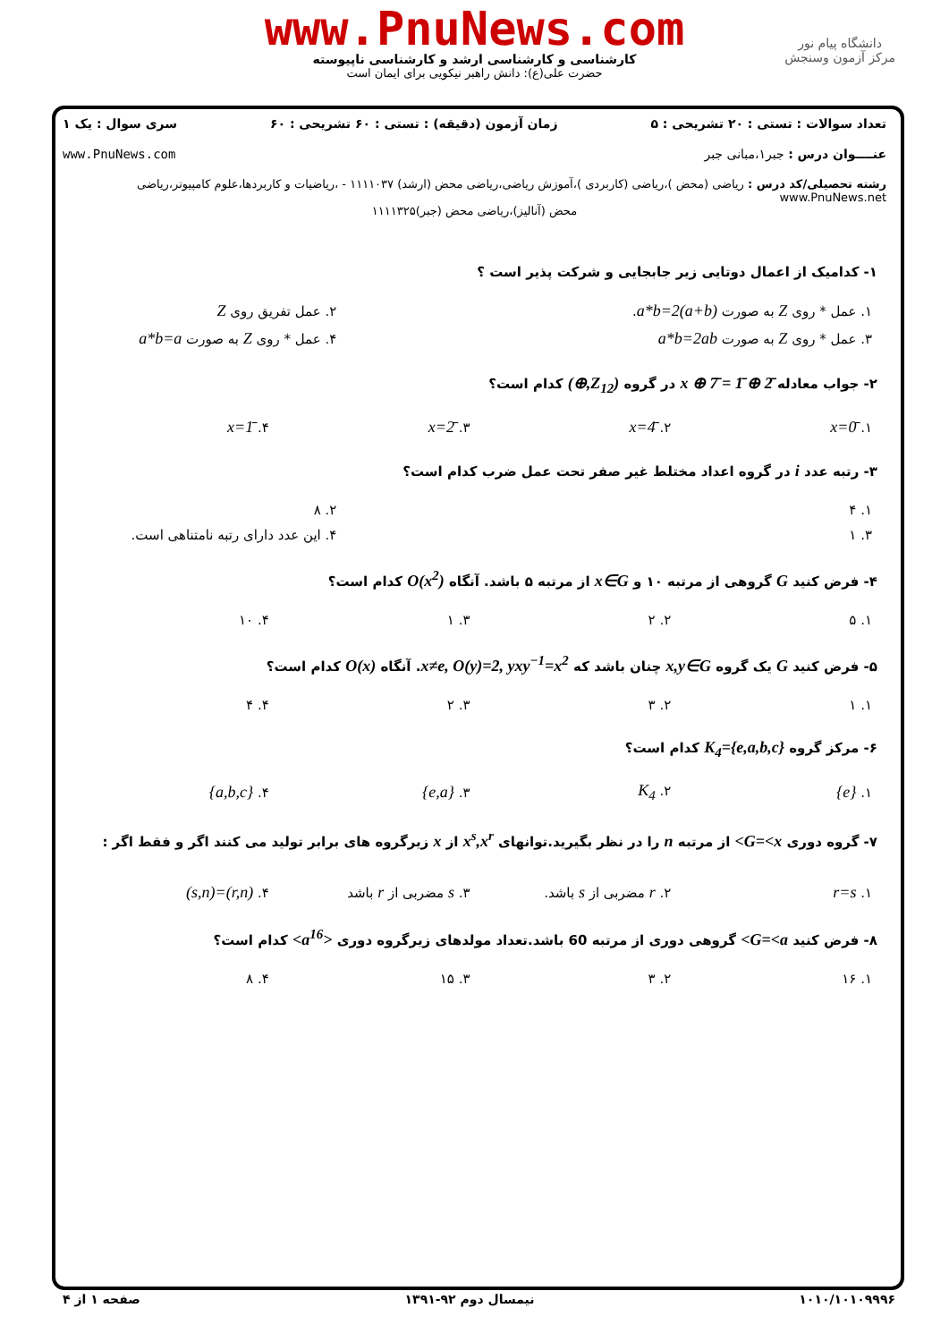www.PnuNews.com
کارشناسی و کارشناسی ارشد و کارشناسی ناپیوسته
حضرت علی(ع): دانش راهبر نیکویی برای ایمان است
دانشگاه پیام نور
مرکز آزمون وسنجش
تعداد سوالات : تستی : ۲۰ تشریحی : ۵ زمان آزمون (دقیقه) : تستی : ۶۰ تشریحی : ۶۰ سری سوال : یک ۱
عنــــوان درس : جبر۱،مبانی جبر www.PnuNews.com
رشته تحصیلی/کد درس : ریاضی (محض )،ریاضی (کاربردی )،آموزش ریاضی،ریاضی محض (ارشد) ۱۱۱۱۰۳۷ - ،ریاضیات و کاربردها،علوم کامپیوتر،ریاضی www.PnuNews.net
محض (آنالیز)،ریاضی محض (جبر)۱۱۱۱۳۲۵
۱- کدامیک از اعمال دوتایی زیر جابجایی و شرکت پذیر است ؟
| ۱. عمل * روی Z به صورت a*b=2(a+b) . | ۲. عمل تفریق روی Z |
| ۳. عمل * روی Z به صورت a*b=2ab | ۴. عمل * روی Z به صورت a*b=a |
۲- جواب معادله 2̄ ⊕ x ⊕ 7̄ = 1̄ در گروه (Z<sub>12</sub>,⊕) کدام است؟
| ۱. x=0̄ | ۲. x=4̄ | ۳. x=2̄ | ۴. x=1̄ |
۳- رتبه عدد i در گروه اعداد مختلط غیر صفر تحت عمل ضرب کدام است؟
| ۱. ۴ | ۲. ۸ |
| ۳. ۱ | ۴. این عدد دارای رتبه نامتناهی است. |
۴- فرض کنید G گروهی از مرتبه ۱۰ و x∈G از مرتبه ۵ باشد. آنگاه O(x<sup>2</sup>) کدام است؟
| ۱. ۵ | ۲. ۲ | ۳. ۱ | ۴. ۱۰ |
۵- فرض کنید G یک گروه x,y∈G چنان باشد که x≠e, O(y)=2, yxy<sup>−1</sup>=x<sup>2</sup>. آنگاه O(x) کدام است؟
| ۱. ۱ | ۲. ۳ | ۳. ۲ | ۴. ۴ |
۶- مرکز گروه K<sub>4</sub>={e,a,b,c} کدام است؟
| ۱. {e} | ۲. K<sub>4</sub> | ۳. {e,a} | ۴. {a,b,c} |
۷- گروه دوری G=<x> از مرتبه n را در نظر بگیرید.توانهای x<sup>s</sup>,x<sup>r</sup> از x زیرگروه های برابر تولید می کنند اگر و فقط اگر :
| ۱. r=s | ۲. r مضربی از s باشد. | ۳. s مضربی از r باشد | ۴. (r,n)=(s,n) |
۸- فرض کنید G=<a> گروهی دوری از مرتبه 60 باشد.تعداد مولدهای زیرگروه دوری <a<sup>16</sup>> کدام است؟
| ۱. ۱۶ | ۲. ۳ | ۳. ۱۵ | ۴. ۸ |
صفحه ۱ از ۴ نیمسال دوم ۹۲-۱۳۹۱ ۱۰۱۰/۱۰۱۰۹۹۹۶